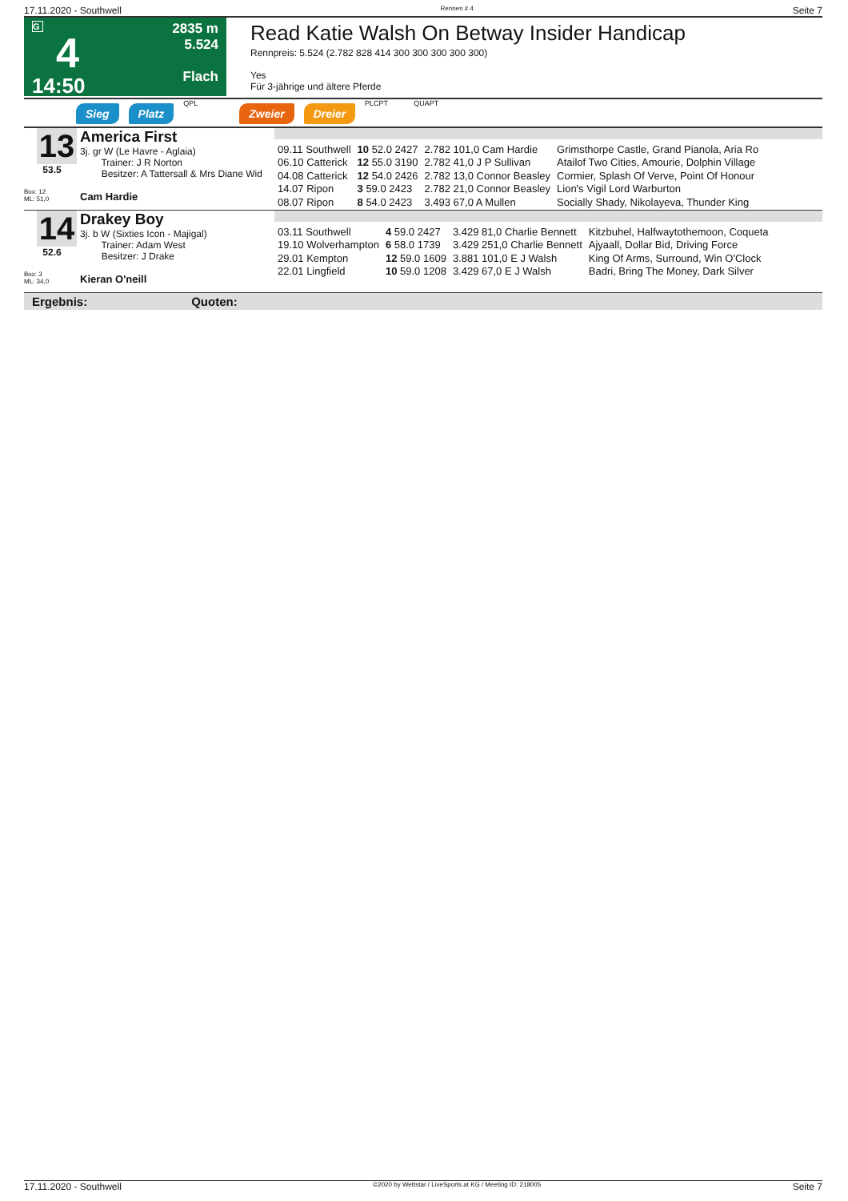17.11.2020 - Southwell Rennen # 4 Seite 7
G
4
14:50
2835 m
5.524
Flach
Read Katie Walsh On Betway Insider Handicap
Rennpreis: 5.524 (2.782 828 414 300 300 300 300 300)
Yes
Für 3-jährige und ältere Pferde
Sieg Platz QPL Zweier Dreier PLCPT QUAPT
13
53.5
Box: 12
ML: 51,0
America First
3j. gr W (Le Havre - Aglaia)
Trainer: J R Norton
Besitzer: A Tattersall & Mrs Diane Wid
Cam Hardie
| 09.11 Southwell | 10 52.0 2427 | 2.782 101,0 Cam Hardie | Grimsthorpe Castle, Grand Pianola, Aria Ro |
| 06.10 Catterick | 12 55.0 3190 | 2.782 41,0 J P Sullivan | Atailof Two Cities, Amourie, Dolphin Village |
| 04.08 Catterick | 12 54.0 2426 | 2.782 13,0 Connor Beasley | Cormier, Splash Of Verve, Point Of Honour |
| 14.07 Ripon | 3 59.0 2423 | 2.782 21,0 Connor Beasley | Lion's Vigil Lord Warburton |
| 08.07 Ripon | 8 54.0 2423 | 3.493 67,0 A Mullen | Socially Shady, Nikolayeva, Thunder King |
14
52.6
Box: 3
ML: 34,0
Drakey Boy
3j. b W (Sixties Icon - Majigal)
Trainer: Adam West
Besitzer: J Drake
Kieran O'neill
| 03.11 Southwell | 4 59.0 2427 | 3.429 81,0 Charlie Bennett | Kitzbuhel, Halfwaytothemoon, Coqueta |
| 19.10 Wolverhampton | 6 58.0 1739 | 3.429 251,0 Charlie Bennett | Ajyaall, Dollar Bid, Driving Force |
| 29.01 Kempton | 12 59.0 1609 | 3.881 101,0 E J Walsh | King Of Arms, Surround, Win O'Clock |
| 22.01 Lingfield | 10 59.0 1208 | 3.429 67,0 E J Walsh | Badri, Bring The Money, Dark Silver |
Ergebnis: Quoten:
17.11.2020 - Southwell ©2020 by Wettstar / LiveSports.at KG / Meeting ID: 218005 Seite 7